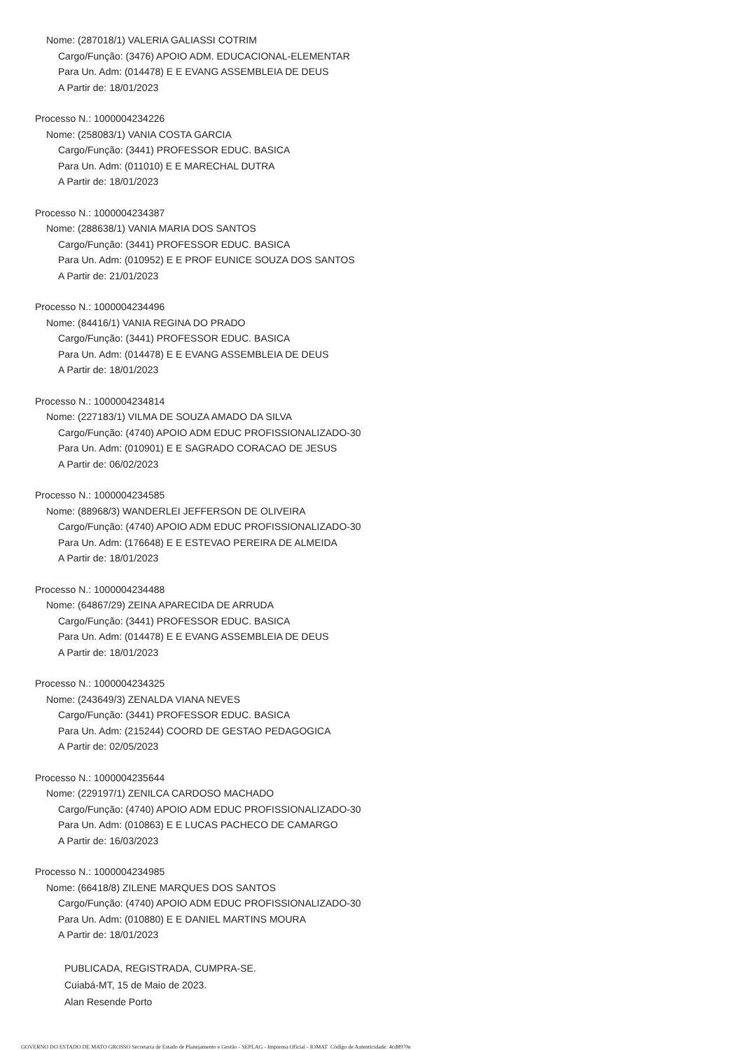Nome: (287018/1) VALERIA GALIASSI COTRIM
Cargo/Função: (3476) APOIO ADM. EDUCACIONAL-ELEMENTAR
Para Un. Adm: (014478) E E EVANG ASSEMBLEIA DE DEUS
A Partir de: 18/01/2023
Processo N.: 1000004234226
Nome: (258083/1) VANIA COSTA GARCIA
Cargo/Função: (3441) PROFESSOR EDUC. BASICA
Para Un. Adm: (011010) E E MARECHAL DUTRA
A Partir de: 18/01/2023
Processo N.: 1000004234387
Nome: (288638/1) VANIA MARIA DOS SANTOS
Cargo/Função: (3441) PROFESSOR EDUC. BASICA
Para Un. Adm: (010952) E E PROF EUNICE SOUZA DOS SANTOS
A Partir de: 21/01/2023
Processo N.: 1000004234496
Nome: (84416/1) VANIA REGINA DO PRADO
Cargo/Função: (3441) PROFESSOR EDUC. BASICA
Para Un. Adm: (014478) E E EVANG ASSEMBLEIA DE DEUS
A Partir de: 18/01/2023
Processo N.: 1000004234814
Nome: (227183/1) VILMA DE SOUZA AMADO DA SILVA
Cargo/Função: (4740) APOIO ADM EDUC PROFISSIONALIZADO-30
Para Un. Adm: (010901) E E SAGRADO CORACAO DE JESUS
A Partir de: 06/02/2023
Processo N.: 1000004234585
Nome: (88968/3) WANDERLEI JEFFERSON DE OLIVEIRA
Cargo/Função: (4740) APOIO ADM EDUC PROFISSIONALIZADO-30
Para Un. Adm: (176648) E E ESTEVAO PEREIRA DE ALMEIDA
A Partir de: 18/01/2023
Processo N.: 1000004234488
Nome: (64867/29) ZEINA APARECIDA DE ARRUDA
Cargo/Função: (3441) PROFESSOR EDUC. BASICA
Para Un. Adm: (014478) E E EVANG ASSEMBLEIA DE DEUS
A Partir de: 18/01/2023
Processo N.: 1000004234325
Nome: (243649/3) ZENALDA VIANA NEVES
Cargo/Função: (3441) PROFESSOR EDUC. BASICA
Para Un. Adm: (215244) COORD DE GESTAO PEDAGOGICA
A Partir de: 02/05/2023
Processo N.: 1000004235644
Nome: (229197/1) ZENILCA CARDOSO MACHADO
Cargo/Função: (4740) APOIO ADM EDUC PROFISSIONALIZADO-30
Para Un. Adm: (010863) E E LUCAS PACHECO DE CAMARGO
A Partir de: 16/03/2023
Processo N.: 1000004234985
Nome: (66418/8) ZILENE MARQUES DOS SANTOS
Cargo/Função: (4740) APOIO ADM EDUC PROFISSIONALIZADO-30
Para Un. Adm: (010880) E E DANIEL MARTINS MOURA
A Partir de: 18/01/2023
PUBLICADA, REGISTRADA, CUMPRA-SE.
Cuiabá-MT, 15 de Maio de 2023.
Alan Resende Porto
GOVERNO DO ESTADO DE MATO GROSSO Secretaria de Estado de Planejamento e Gestão - SEPLAG - Imprensa Oficial - IOMAT Código de Autenticidade: 4cd8970e